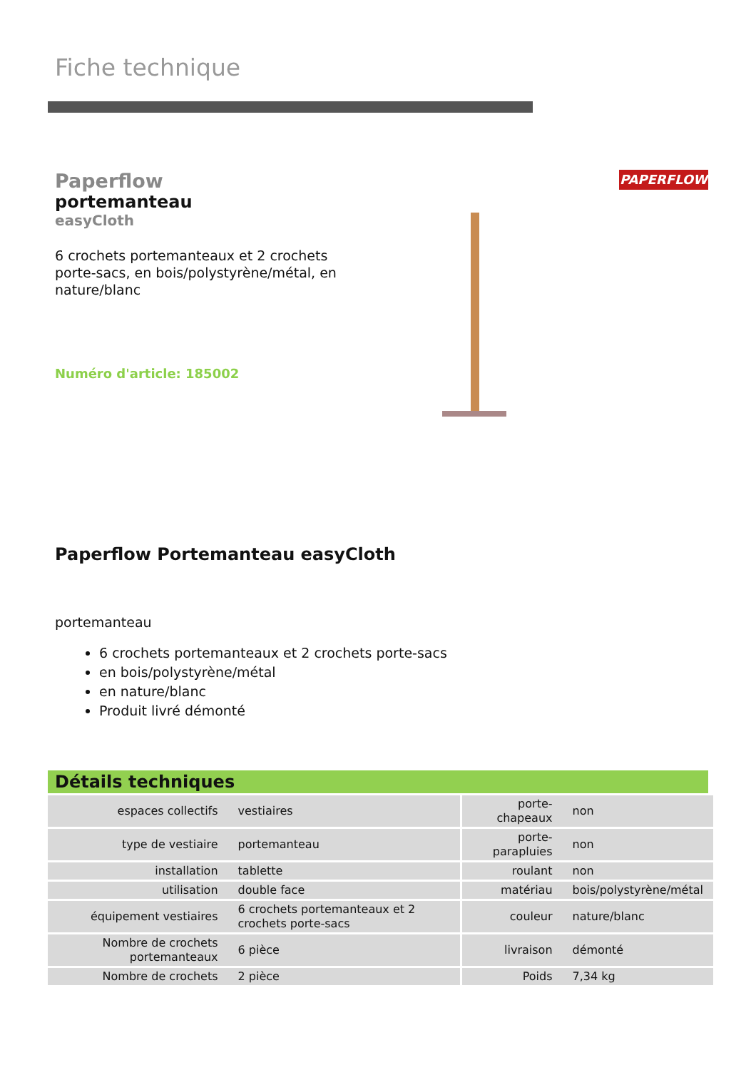Fiche technique
Paperflow
portemanteau
easyCloth
6 crochets portemanteaux et 2 crochets porte-sacs, en bois/polystyrène/métal, en nature/blanc
Numéro d'article: 185002
PAPERFLOW
Paperflow Portemanteau easyCloth
portemanteau
6 crochets portemanteaux et 2 crochets porte-sacs
en bois/polystyrène/métal
en nature/blanc
Produit livré démonté
Détails techniques
| espaces collectifs | vestiaires | porte-chapeaux | non |
| type de vestiaire | portemanteau | porte-parapluies | non |
| installation | tablette | roulant | non |
| utilisation | double face | matériau | bois/polystyrène/métal |
| équipement vestiaires | 6 crochets portemanteaux et 2 crochets porte-sacs | couleur | nature/blanc |
| Nombre de crochets portemanteaux | 6 pièce | livraison | démonté |
| Nombre de crochets | 2 pièce | Poids | 7,34 kg |